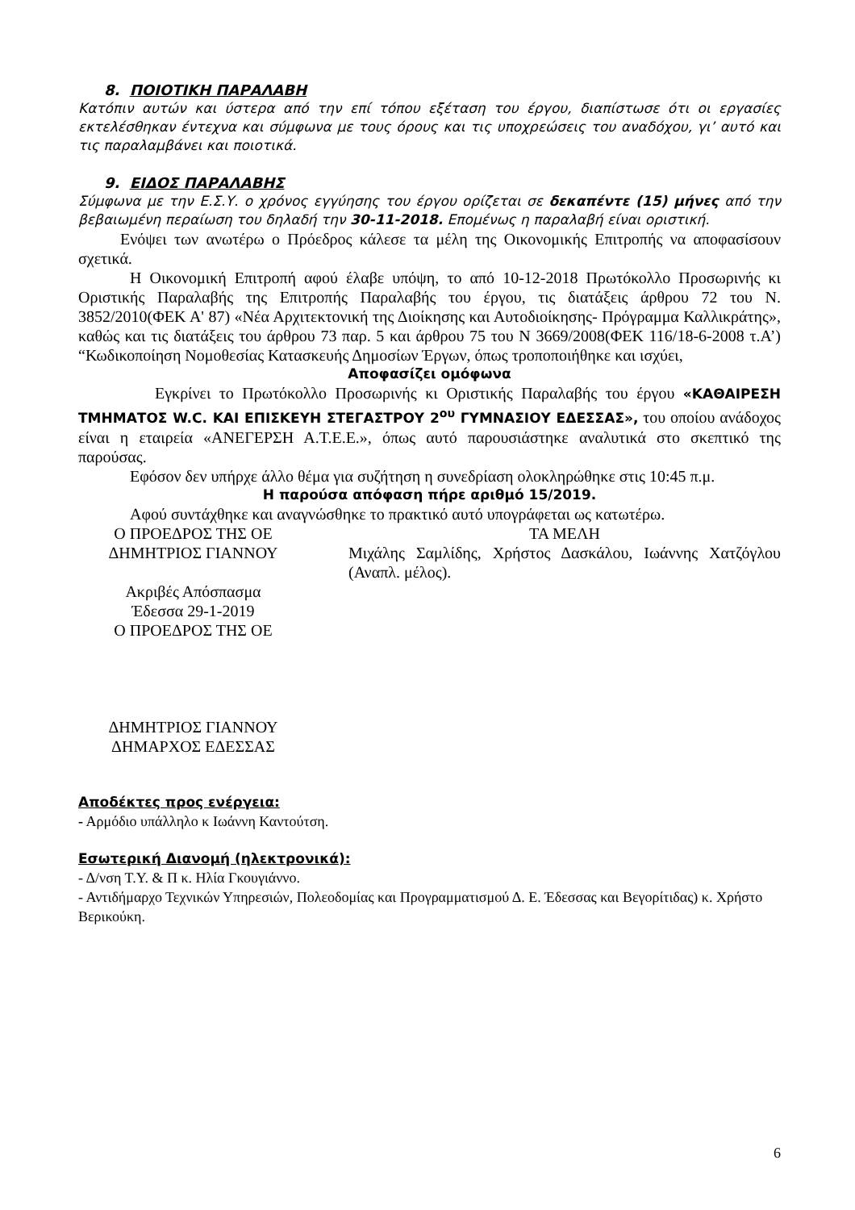8. ΠΟΙΟΤΙΚΗ ΠΑΡΑΛΑΒΗ
Κατόπιν αυτών και ύστερα από την επί τόπου εξέταση του έργου, διαπίστωσε ότι οι εργασίες εκτελέσθηκαν έντεχνα και σύμφωνα με τους όρους και τις υποχρεώσεις του αναδόχου, γι’ αυτό και τις παραλαμβάνει και ποιοτικά.
9. ΕΙΔΟΣ ΠΑΡΑΛΑΒΗΣ
Σύμφωνα με την Ε.Σ.Υ. ο χρόνος εγγύησης του έργου ορίζεται σε δεκαπέντε (15) μήνες από την βεβαιωμένη περαίωση του δηλαδή την 30-11-2018. Επομένως η παραλαβή είναι οριστική.
Ενόψει των ανωτέρω ο Πρόεδρος κάλεσε τα μέλη της Οικονομικής Επιτροπής να αποφασίσουν σχετικά.
Η Οικονομική Επιτροπή αφού έλαβε υπόψη, το από 10-12-2018 Πρωτόκολλο Προσωρινής κι Οριστικής Παραλαβής της Επιτροπής Παραλαβής του έργου, τις διατάξεις άρθρου 72 του Ν. 3852/2010(ΦΕΚ Α' 87) «Νέα Αρχιτεκτονική της Διοίκησης και Αυτοδιοίκησης- Πρόγραμμα Καλλικράτης», καθώς και τις διατάξεις του άρθρου 73 παρ. 5 και άρθρου 75 του Ν 3669/2008(ΦΕΚ 116/18-6-2008 τ.Α’) “Κωδικοποίηση Νομοθεσίας Κατασκευής Δημοσίων Έργων, όπως τροποποιήθηκε και ισχύει,
Αποφασίζει ομόφωνα
Εγκρίνει το Πρωτόκολλο Προσωρινής κι Οριστικής Παραλαβής του έργου «ΚΑΘΑΙΡΕΣΗ ΤΜΗΜΑΤΟΣ W.C. ΚΑΙ ΕΠΙΣΚΕΥΗ ΣΤΕΓΑΣΤΡΟΥ 2<sup>ου</sup> ΓΥΜΝΑΣΙΟΥ ΕΔΕΣΣΑΣ», του οποίου ανάδοχος είναι η εταιρεία «ΑΝΕΓΕΡΣΗ Α.Τ.Ε.Ε.», όπως αυτό παρουσιάστηκε αναλυτικά στο σκεπτικό της παρούσας.
Εφόσον δεν υπήρχε άλλο θέμα για συζήτηση η συνεδρίαση ολοκληρώθηκε στις 10:45 π.μ.
Η παρούσα απόφαση πήρε αριθμό 15/2019.
Αφού συντάχθηκε και αναγνώσθηκε το πρακτικό αυτό υπογράφεται ως κατωτέρω.
Ο ΠΡΟΕΔΡΟΣ ΤΗΣ ΟΕ
ΔΗΜΗΤΡΙΟΣ ΓΙΑΝΝΟΥ
Ακριβές Απόσπασμα
Έδεσσα 29-1-2019
Ο ΠΡΟΕΔΡΟΣ ΤΗΣ ΟΕ
ΔΗΜΗΤΡΙΟΣ ΓΙΑΝΝΟΥ
ΔΗΜΑΡΧΟΣ ΕΔΕΣΣΑΣ
ΤΑ ΜΕΛΗ
Μιχάλης Σαμλίδης, Χρήστος Δασκάλου, Ιωάννης Χατζόγλου (Αναπλ. μέλος).
Αποδέκτες προς ενέργεια:
- Αρμόδιο υπάλληλο κ Ιωάννη Καντούτση.
Εσωτερική Διανομή (ηλεκτρονικά):
- Δ/νση Τ.Υ. & Π κ. Ηλία Γκουγιάννο.
- Αντιδήμαρχο Τεχνικών Υπηρεσιών, Πολεοδομίας και Προγραμματισμού Δ. Ε. Έδεσσας και Βεγορίτιδας) κ. Χρήστο Βερικούκη.
6